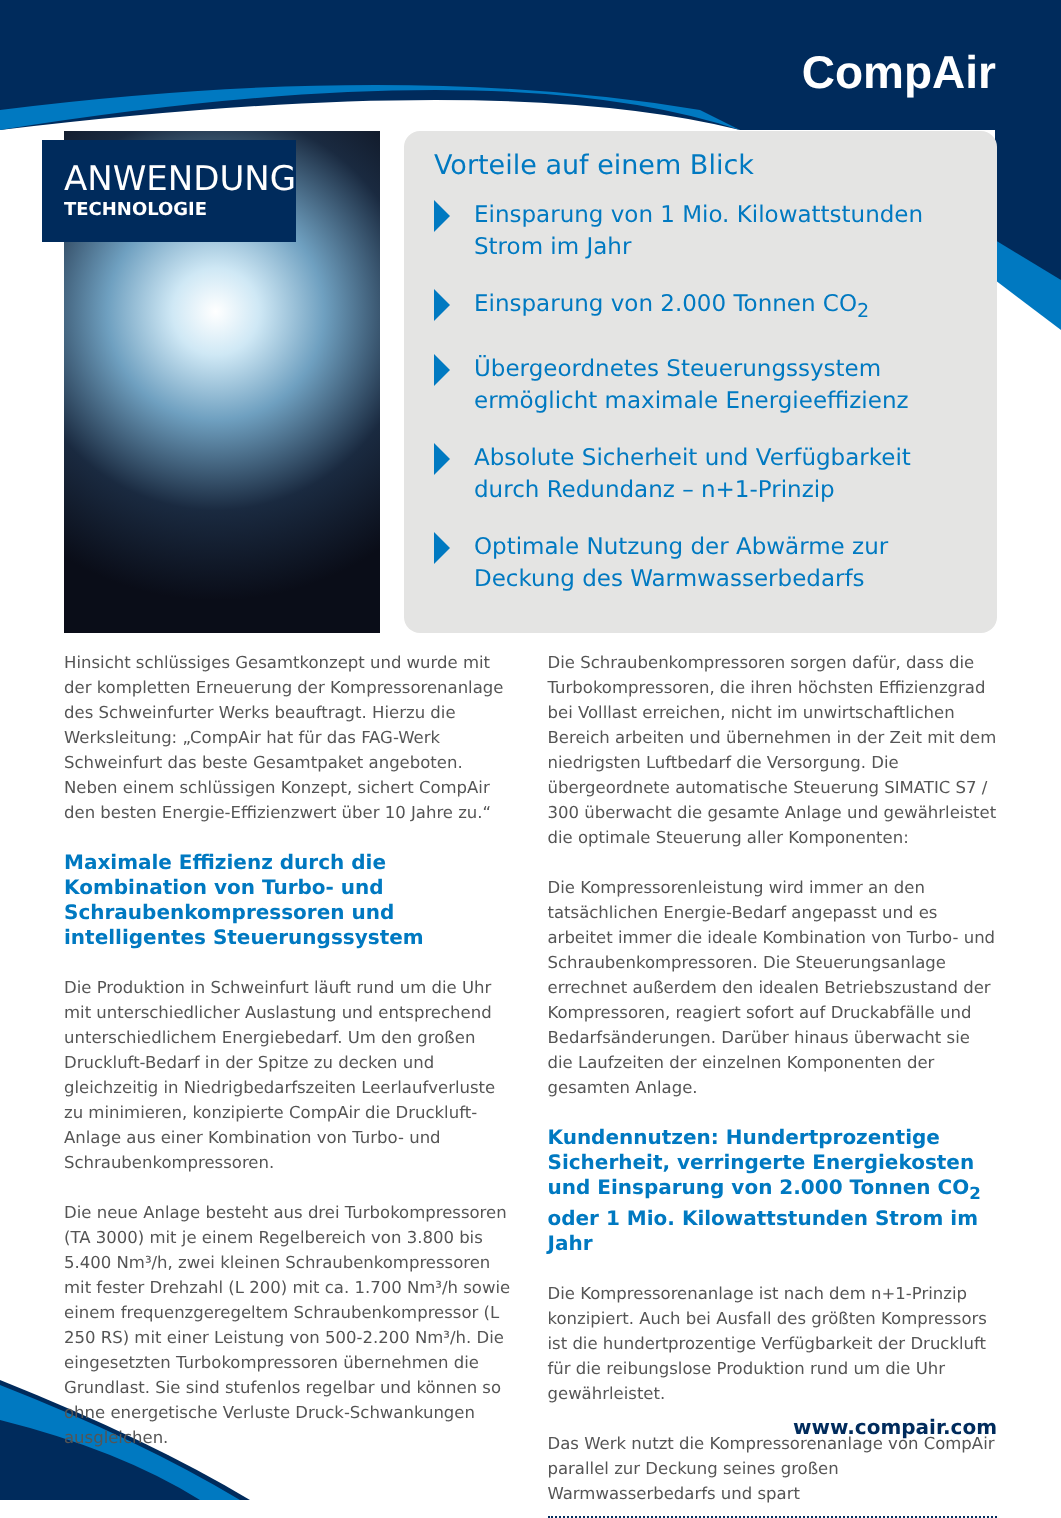CompAir
ANWENDUNG
TECHNOLOGIE
Vorteile auf einem Blick
Einsparung von 1 Mio. Kilowattstunden Strom im Jahr
Einsparung von 2.000 Tonnen CO<sub>2</sub>
Übergeordnetes Steuerungssystem ermöglicht maximale Energieeffizienz
Absolute Sicherheit und Verfügbarkeit durch Redundanz – n+1-Prinzip
Optimale Nutzung der Abwärme zur Deckung des Warmwasserbedarfs
Hinsicht schlüssiges Gesamtkonzept und wurde mit der kompletten Erneuerung der Kompressorenanlage des Schweinfurter Werks beauftragt. Hierzu die Werksleitung: „CompAir hat für das FAG-Werk Schweinfurt das beste Gesamtpaket angeboten. Neben einem schlüssigen Konzept, sichert CompAir den besten Energie-Effizienzwert über 10 Jahre zu.“
Maximale Effizienz durch die Kombination von Turbo- und Schraubenkompressoren und intelligentes Steuerungssystem
Die Produktion in Schweinfurt läuft rund um die Uhr mit unterschiedlicher Auslastung und entsprechend unterschiedlichem Energiebedarf. Um den großen Druckluft-Bedarf in der Spitze zu decken und gleichzeitig in Niedrigbedarfszeiten Leerlaufverluste zu minimieren, konzipierte CompAir die Druckluft-Anlage aus einer Kombination von Turbo- und Schraubenkompressoren.
Die neue Anlage besteht aus drei Turbokompressoren (TA 3000) mit je einem Regelbereich von 3.800 bis 5.400 Nm³/h, zwei kleinen Schraubenkompressoren mit fester Drehzahl (L 200) mit ca. 1.700 Nm³/h sowie einem frequenzgeregeltem Schraubenkompressor (L 250 RS) mit einer Leistung von 500-2.200 Nm³/h. Die eingesetzten Turbokompressoren übernehmen die Grundlast. Sie sind stufenlos regelbar und können so ohne energetische Verluste Druck-Schwankungen ausgleichen.
Die Schraubenkompressoren sorgen dafür, dass die Turbokompressoren, die ihren höchsten Effizienzgrad bei Volllast erreichen, nicht im unwirtschaftlichen Bereich arbeiten und übernehmen in der Zeit mit dem niedrigsten Luftbedarf die Versorgung. Die übergeordnete automatische Steuerung SIMATIC S7 / 300 überwacht die gesamte Anlage und gewährleistet die optimale Steuerung aller Komponenten:
Die Kompressorenleistung wird immer an den tatsächlichen Energie-Bedarf angepasst und es arbeitet immer die ideale Kombination von Turbo- und Schraubenkompressoren. Die Steuerungsanlage errechnet außerdem den idealen Betriebszustand der Kompressoren, reagiert sofort auf Druckabfälle und Bedarfsänderungen. Darüber hinaus überwacht sie die Laufzeiten der einzelnen Komponenten der gesamten Anlage.
Kundennutzen: Hundertprozentige Sicherheit, verringerte Energiekosten und Einsparung von 2.000 Tonnen CO<sub>2</sub> oder 1 Mio. Kilowattstunden Strom im Jahr
Die Kompressorenanlage ist nach dem n+1-Prinzip konzipiert. Auch bei Ausfall des größten Kompressors ist die hundertprozentige Verfügbarkeit der Druckluft für die reibungslose Produktion rund um die Uhr gewährleistet.
Das Werk nutzt die Kompressorenanlage von CompAir parallel zur Deckung seines großen Warmwasserbedarfs und spart
www.compair.com